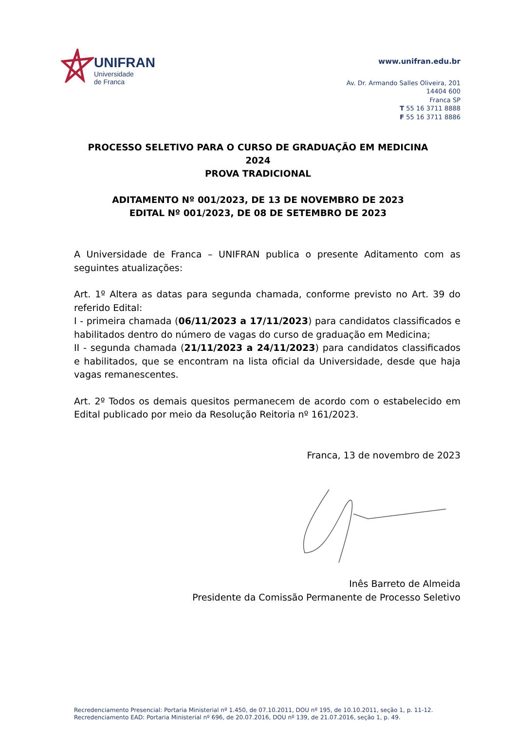UNIFRAN
Universidade
de Franca
www.unifran.edu.br
Av. Dr. Armando Salles Oliveira, 201
14404 600
Franca SP
T 55 16 3711 8888
F 55 16 3711 8886
PROCESSO SELETIVO PARA O CURSO DE GRADUAÇÃO EM MEDICINA
2024
PROVA TRADICIONAL
ADITAMENTO Nº 001/2023, DE 13 DE NOVEMBRO DE 2023
EDITAL Nº 001/2023, DE 08 DE SETEMBRO DE 2023
A Universidade de Franca – UNIFRAN publica o presente Aditamento com as seguintes atualizações:
Art. 1º Altera as datas para segunda chamada, conforme previsto no Art. 39 do referido Edital:
I - primeira chamada (06/11/2023 a 17/11/2023) para candidatos classificados e habilitados dentro do número de vagas do curso de graduação em Medicina;
II - segunda chamada (21/11/2023 a 24/11/2023) para candidatos classificados e habilitados, que se encontram na lista oficial da Universidade, desde que haja vagas remanescentes.
Art. 2º Todos os demais quesitos permanecem de acordo com o estabelecido em Edital publicado por meio da Resolução Reitoria nº 161/2023.
Franca, 13 de novembro de 2023
Inês Barreto de Almeida
Presidente da Comissão Permanente de Processo Seletivo
Recredenciamento Presencial: Portaria Ministerial nº 1.450, de 07.10.2011, DOU nº 195, de 10.10.2011, seção 1, p. 11-12.
Recredenciamento EAD: Portaria Ministerial nº 696, de 20.07.2016, DOU nº 139, de 21.07.2016, seção 1, p. 49.